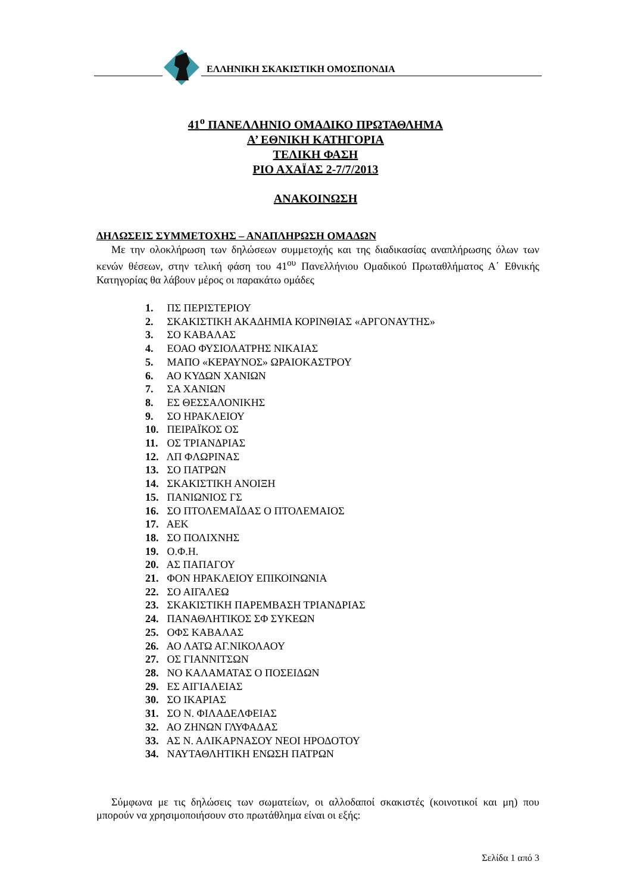ΕΛΛΗΝΙΚΗ ΣΚΑΚΙΣΤΙΚΗ ΟΜΟΣΠΟΝΔΙΑ
41<sup>ο</sup> ΠΑΝΕΛΛΗΝΙΟ ΟΜΑΔΙΚΟ ΠΡΩΤΑΘΛΗΜΑ
Α’ ΕΘΝΙΚΗ ΚΑΤΗΓΟΡΙΑ
ΤΕΛΙΚΗ ΦΑΣΗ
ΡΙΟ ΑΧΑΪΑΣ 2-7/7/2013
ΑΝΑΚΟΙΝΩΣΗ
ΔΗΛΩΣΕΙΣ ΣΥΜΜΕΤΟΧΗΣ – ΑΝΑΠΛΗΡΩΣΗ ΟΜΑΔΩΝ
Με την ολοκλήρωση των δηλώσεων συμμετοχής και της διαδικασίας αναπλήρωσης όλων των κενών θέσεων, στην τελική φάση του 41<sup>ου</sup> Πανελλήνιου Ομαδικού Πρωταθλήματος Α΄ Εθνικής Κατηγορίας θα λάβουν μέρος οι παρακάτω ομάδες
1. ΠΣ ΠΕΡΙΣΤΕΡΙΟΥ
2. ΣΚΑΚΙΣΤΙΚΗ ΑΚΑΔΗΜΙΑ ΚΟΡΙΝΘΙΑΣ «ΑΡΓΟΝΑΥΤΗΣ»
3. ΣΟ ΚΑΒΑΛΑΣ
4. ΕΟΑΟ ΦΥΣΙΟΛΑΤΡΗΣ ΝΙΚΑΙΑΣ
5. ΜΑΠΟ «ΚΕΡΑΥΝΟΣ» ΩΡΑΙΟΚΑΣΤΡΟΥ
6. ΑΟ ΚΥΔΩΝ ΧΑΝΙΩΝ
7. ΣΑ ΧΑΝΙΩΝ
8. ΕΣ ΘΕΣΣΑΛΟΝΙΚΗΣ
9. ΣΟ ΗΡΑΚΛΕΙΟΥ
10. ΠΕΙΡΑΪΚΟΣ ΟΣ
11. ΟΣ ΤΡΙΑΝΔΡΙΑΣ
12. ΛΠ ΦΛΩΡΙΝΑΣ
13. ΣΟ ΠΑΤΡΩΝ
14. ΣΚΑΚΙΣΤΙΚΗ ΑΝΟΙΞΗ
15. ΠΑΝΙΩΝΙΟΣ ΓΣ
16. ΣΟ ΠΤΟΛΕΜΑΪΔΑΣ Ο ΠΤΟΛΕΜΑΙΟΣ
17. ΑΕΚ
18. ΣΟ ΠΟΛΙΧΝΗΣ
19. Ο.Φ.Η.
20. ΑΣ ΠΑΠΑΓΟΥ
21. ΦΟΝ ΗΡΑΚΛΕΙΟΥ ΕΠΙΚΟΙΝΩΝΙΑ
22. ΣΟ ΑΙΓΑΛΕΩ
23. ΣΚΑΚΙΣΤΙΚΗ ΠΑΡΕΜΒΑΣΗ ΤΡΙΑΝΔΡΙΑΣ
24. ΠΑΝΑΘΛΗΤΙΚΟΣ ΣΦ ΣΥΚΕΩΝ
25. ΟΦΣ ΚΑΒΑΛΑΣ
26. ΑΟ ΛΑΤΩ ΑΓ.ΝΙΚΟΛΑΟΥ
27. ΟΣ ΓΙΑΝΝΙΤΣΩΝ
28. ΝΟ ΚΑΛΑΜΑΤΑΣ Ο ΠΟΣΕΙΔΩΝ
29. ΕΣ ΑΙΓΙΑΛΕΙΑΣ
30. ΣΟ ΙΚΑΡΙΑΣ
31. ΣΟ Ν. ΦΙΛΑΔΕΛΦΕΙΑΣ
32. ΑΟ ΖΗΝΩΝ ΓΛΥΦΑΔΑΣ
33. ΑΣ Ν. ΑΛΙΚΑΡΝΑΣΟΥ ΝΕΟΙ ΗΡΟΔΟΤΟΥ
34. ΝΑΥΤΑΘΛΗΤΙΚΗ ΕΝΩΣΗ ΠΑΤΡΩΝ
Σύμφωνα με τις δηλώσεις των σωματείων, οι αλλοδαποί σκακιστές (κοινοτικοί και μη) που μπορούν να χρησιμοποιήσουν στο πρωτάθλημα είναι οι εξής:
Σελίδα 1 από 3